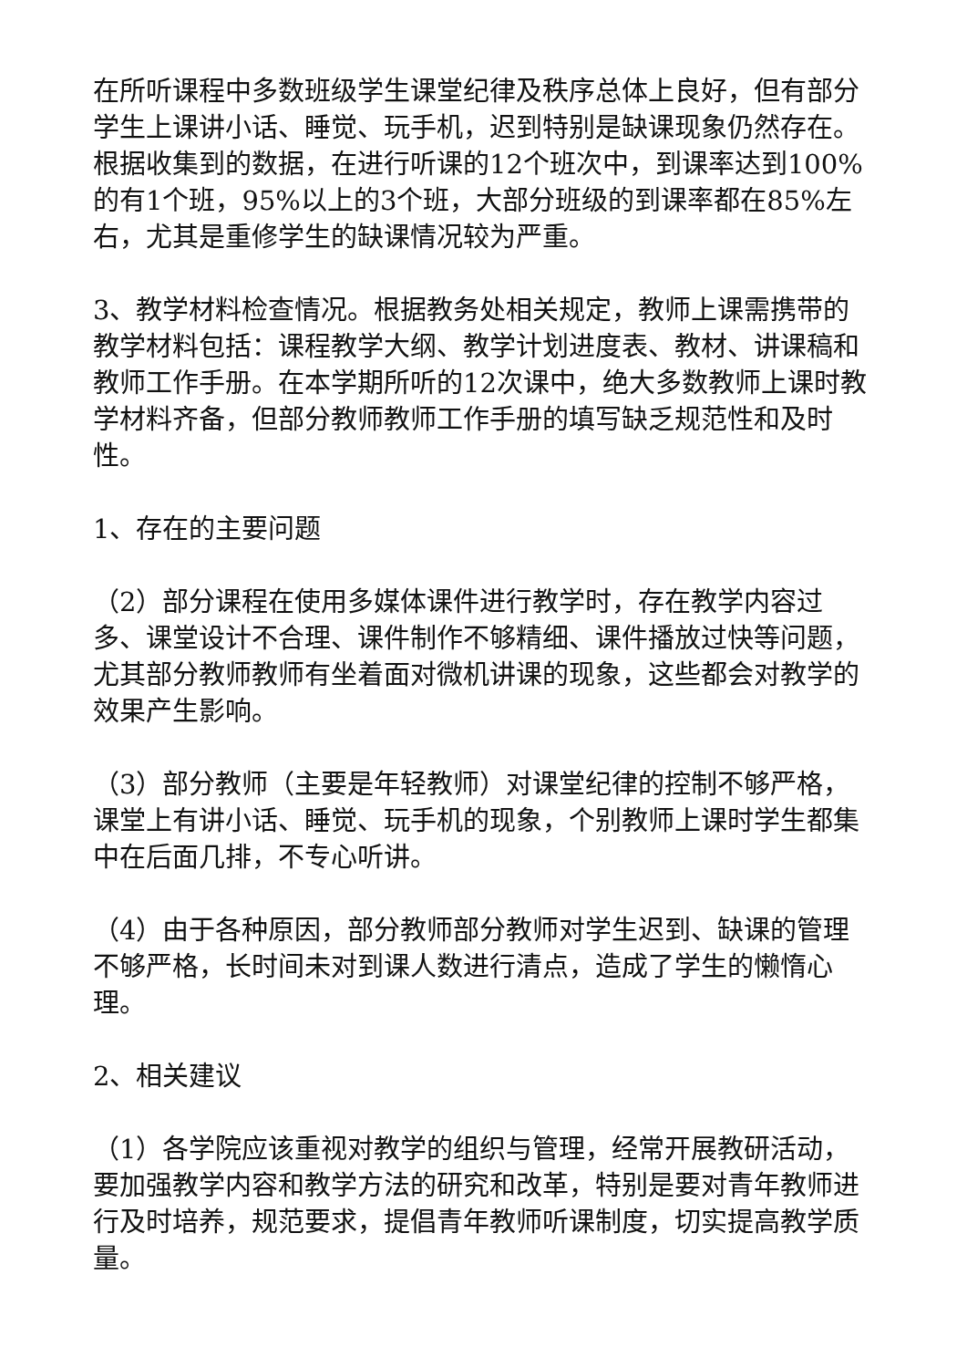在所听课程中多数班级学生课堂纪律及秩序总体上良好，但有部分学生上课讲小话、睡觉、玩手机，迟到特别是缺课现象仍然存在。根据收集到的数据，在进行听课的12个班次中，到课率达到100%的有1个班，95%以上的3个班，大部分班级的到课率都在85%左右，尤其是重修学生的缺课情况较为严重。
3、教学材料检查情况。根据教务处相关规定，教师上课需携带的教学材料包括：课程教学大纲、教学计划进度表、教材、讲课稿和教师工作手册。在本学期所听的12次课中，绝大多数教师上课时教学材料齐备，但部分教师教师工作手册的填写缺乏规范性和及时性。
1、存在的主要问题
（2）部分课程在使用多媒体课件进行教学时，存在教学内容过多、课堂设计不合理、课件制作不够精细、课件播放过快等问题，尤其部分教师教师有坐着面对微机讲课的现象，这些都会对教学的效果产生影响。
（3）部分教师（主要是年轻教师）对课堂纪律的控制不够严格，课堂上有讲小话、睡觉、玩手机的现象，个别教师上课时学生都集中在后面几排，不专心听讲。
（4）由于各种原因，部分教师部分教师对学生迟到、缺课的管理不够严格，长时间未对到课人数进行清点，造成了学生的懒惰心理。
2、相关建议
（1）各学院应该重视对教学的组织与管理，经常开展教研活动，要加强教学内容和教学方法的研究和改革，特别是要对青年教师进行及时培养，规范要求，提倡青年教师听课制度，切实提高教学质量。